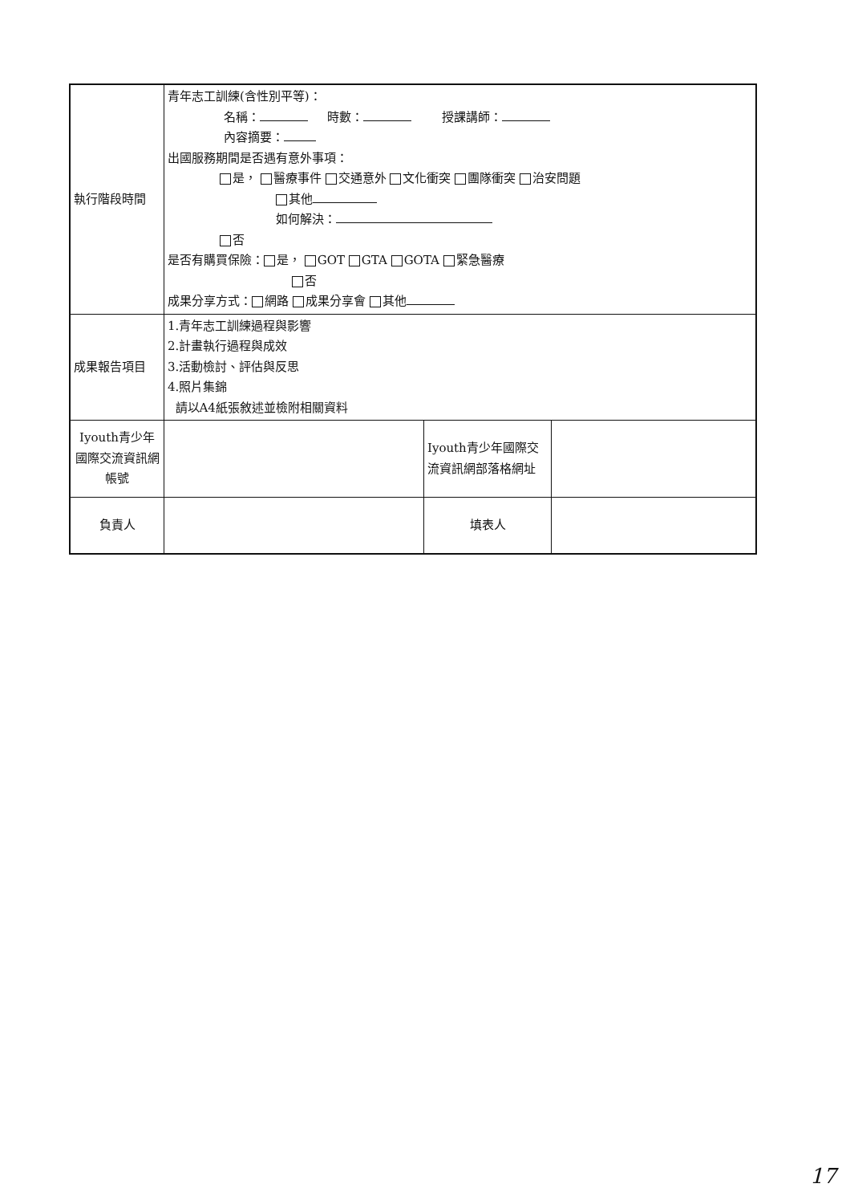| 執行階段時間 | 青年志工訓練(含性別平等)： 名稱： 時數： 授課講師： 內容摘要： 出國服務期間是否遇有意外事項： 是， 醫療事件 交通意外 文化衝突 團隊衝突 治安問題 其他 如何解決： 否 是否有購買保險： 是， GOT GTA GOTA 緊急醫療 否 成果分享方式： 網路 成果分享會 其他 | | |
| 成果報告項目 | 1.青年志工訓練過程與影響 2.計畫執行過程與成效 3.活動檢討、評估與反思 4.照片集錦 請以A4紙張敘述並檢附相關資料 | | |
| Iyouth青少年國際交流資訊網帳號 | | Iyouth青少年國際交流資訊網部落格網址 | |
| 負責人 | | 填表人 | |
17